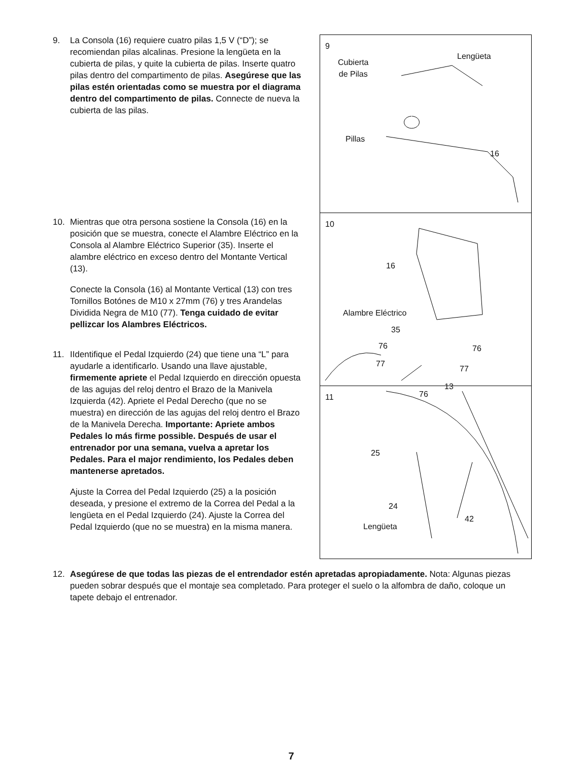9. La Consola (16) requiere cuatro pilas 1,5 V (“D”); se recomiendan pilas alcalinas. Presione la lengüeta en la cubierta de pilas, y quite la cubierta de pilas. Inserte quatro pilas dentro del compartimento de pilas. Asegúrese que las pilas estén orientadas como se muestra por el diagrama dentro del compartimento de pilas. Connecte de nueva la cubierta de las pilas.
10. Mientras que otra persona sostiene la Consola (16) en la posición que se muestra, conecte el Alambre Eléctrico en la Consola al Alambre Eléctrico Superior (35). Inserte el alambre eléctrico en exceso dentro del Montante Vertical (13).
Conecte la Consola (16) al Montante Vertical (13) con tres Tornillos Botónes de M10 x 27mm (76) y tres Arandelas Dividida Negra de M10 (77). Tenga cuidado de evitar pellizcar los Alambres Eléctricos.
11. IIdentifique el Pedal Izquierdo (24) que tiene una “L” para ayudarle a identificarlo. Usando una llave ajustable, firmemente apriete el Pedal Izquierdo en dirección opuesta de las agujas del reloj dentro el Brazo de la Manivela Izquierda (42). Apriete el Pedal Derecho (que no se muestra) en dirección de las agujas del reloj dentro el Brazo de la Manivela Derecha. Importante: Apriete ambos Pedales lo más firme possible. Después de usar el entrenador por una semana, vuelva a apretar los Pedales. Para el major rendimiento, los Pedales deben mantenerse apretados.
Ajuste la Correa del Pedal Izquierdo (25) a la posición deseada, y presione el extremo de la Correa del Pedal a la lengüeta en el Pedal Izquierdo (24). Ajuste la Correa del Pedal Izquierdo (que no se muestra) en la misma manera.
9
Cubierta
de Pilas
Lengüeta
Pillas
16
10
16
Alambre Eléctrico
35
76 76
77
77
13
76
11
25
24
42
Lengüeta
12. Asegúrese de que todas las piezas de el entrendador estén apretadas apropiadamente. Nota: Algunas piezas pueden sobrar después que el montaje sea completado. Para proteger el suelo o la alfombra de daño, coloque un tapete debajo el entrenador.
7